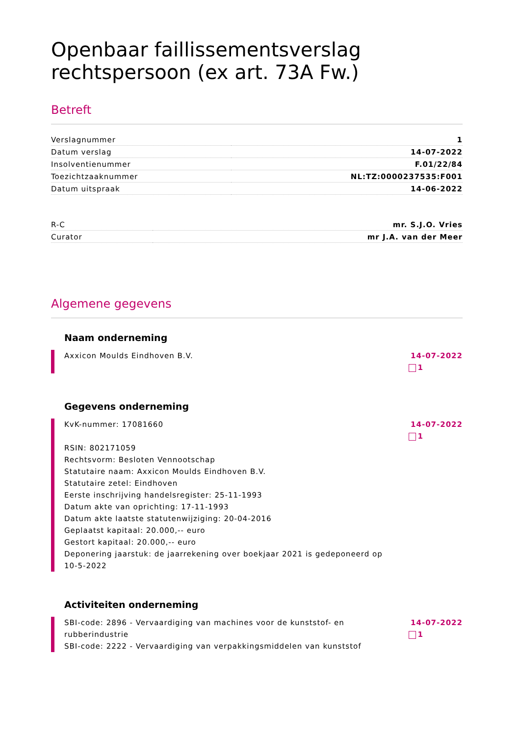Openbaar faillissementsverslag rechtspersoon (ex art. 73A Fw.)
Betreft
| Verslagnummer | 1 |
| Datum verslag | 14-07-2022 |
| Insolventienummer | F.01/22/84 |
| Toezichtzaaknummer | NL:TZ:0000237535:F001 |
| Datum uitspraak | 14-06-2022 |
| R-C | mr. S.J.O. Vries |
| Curator | mr J.A. van der Meer |
Algemene gegevens
Naam onderneming
Axxicon Moulds Eindhoven B.V. 14-07-2022
1
Gegevens onderneming
KvK-nummer: 17081660
RSIN: 802171059
Rechtsvorm: Besloten Vennootschap
Statutaire naam: Axxicon Moulds Eindhoven B.V.
Statutaire zetel: Eindhoven
Eerste inschrijving handelsregister: 25-11-1993
Datum akte van oprichting: 17-11-1993
Datum akte laatste statutenwijziging: 20-04-2016
Geplaatst kapitaal: 20.000,-- euro
Gestort kapitaal: 20.000,-- euro
Deponering jaarstuk: de jaarrekening over boekjaar 2021 is gedeponeerd op 10-5-2022
14-07-2022
1
Activiteiten onderneming
SBI-code: 2896 - Vervaardiging van machines voor de kunststof- en rubberindustrie
SBI-code: 2222 - Vervaardiging van verpakkingsmiddelen van kunststof
14-07-2022
1